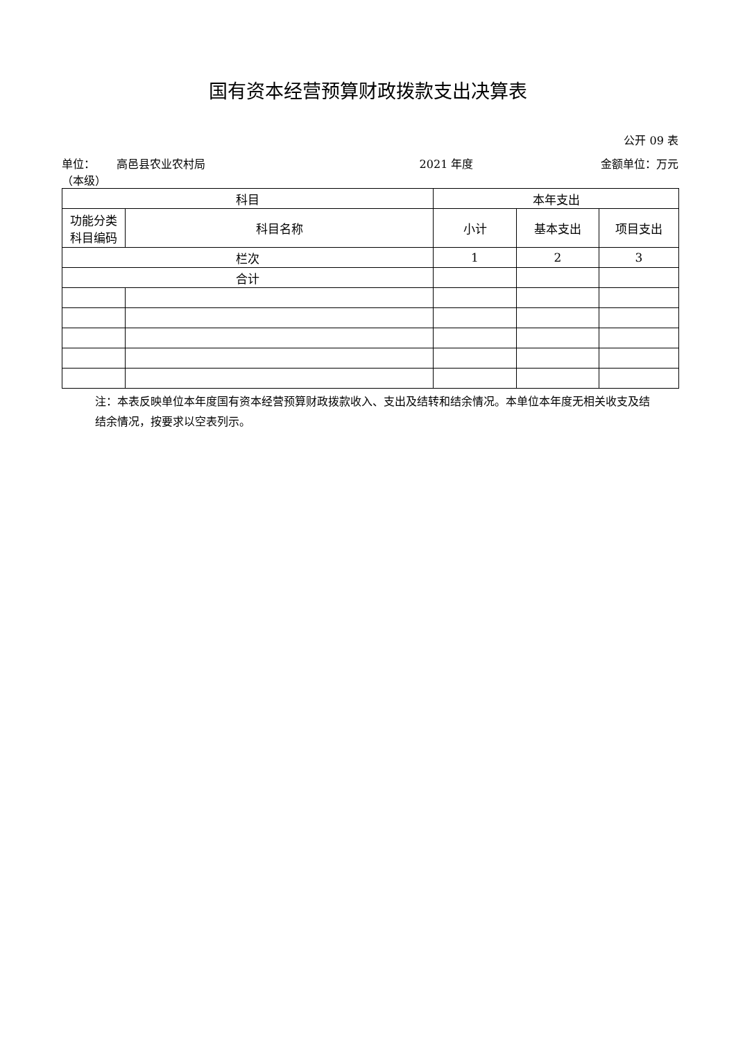国有资本经营预算财政拨款支出决算表
公开 09 表
单位： 高邑县农业农村局（本级）
2021 年度 金额单位：万元
| 科目 | | 本年支出 | | |
| --- | --- | --- | --- | --- |
| 功能分类 科目编码 | 科目名称 | 小计 | 基本支出 | 项目支出 |
| 栏次 | | 1 | 2 | 3 |
| 合计 | | | | |
注：本表反映单位本年度国有资本经营预算财政拨款收入、支出及结转和结余情况。本单位本年度无相关收支及结结余情况，按要求以空表列示。